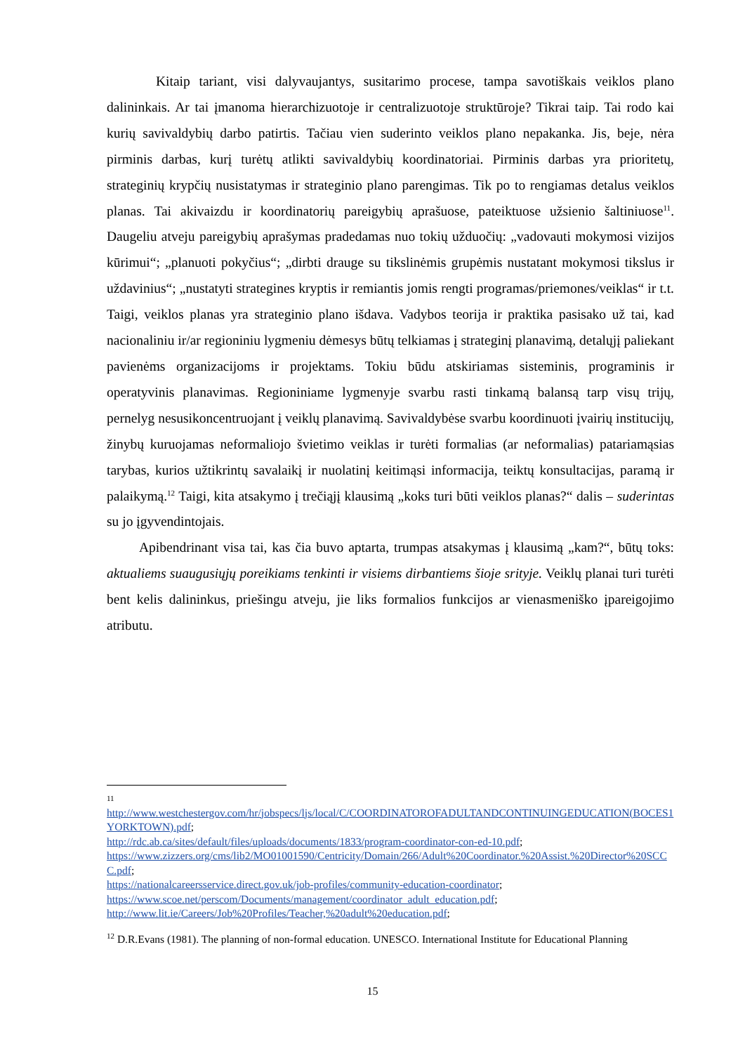Kitaip tariant, visi dalyvaujantys, susitarimo procese, tampa savotiškais veiklos plano dalininkais. Ar tai įmanoma hierarchizuotoje ir centralizuotoje struktūroje? Tikrai taip. Tai rodo kai kurių savivaldybių darbo patirtis. Tačiau vien suderinto veiklos plano nepakanka. Jis, beje, nėra pirminis darbas, kurį turėtų atlikti savivaldybių koordinatoriai. Pirminis darbas yra prioritetų, strateginių krypčių nusistatymas ir strateginio plano parengimas. Tik po to rengiamas detalus veiklos planas. Tai akivaizdu ir koordinatorių pareigybių aprašuose, pateiktuose užsienio šaltiniuose<sup>11</sup>. Daugeliu atveju pareigybių aprašymas pradedamas nuo tokių užduočių: „vadovauti mokymosi vizijos kūrimui“; „planuoti pokyčius“; „dirbti drauge su tikslinėmis grupėmis nustatant mokymosi tikslus ir uždavinius“; „nustatyti strategines kryptis ir remiantis jomis rengti programas/priemones/veiklas“ ir t.t. Taigi, veiklos planas yra strateginio plano išdava. Vadybos teorija ir praktika pasisako už tai, kad nacionaliniu ir/ar regioniniu lygmeniu dėmesys būtų telkiamas į strateginį planavimą, detalųjį paliekant pavienėms organizacijoms ir projektams. Tokiu būdu atskiriamas sisteminis, programinis ir operatyvinis planavimas. Regioniniame lygmenyje svarbu rasti tinkamą balansą tarp visų trijų, pernelyg nesusikoncentruojant į veiklų planavimą. Savivaldybėse svarbu koordinuoti įvairių institucijų, žinybų kuruojamas neformaliojo švietimo veiklas ir turėti formalias (ar neformalias) patariamąsias tarybas, kurios užtikrintų savalaikį ir nuolatinį keitimąsi informacija, teiktų konsultacijas, paramą ir palaikymą.<sup>12</sup> Taigi, kita atsakymo į trečiąjį klausimą „koks turi būti veiklos planas?“ dalis – suderintas su jo įgyvendintojais.
Apibendrinant visa tai, kas čia buvo aptarta, trumpas atsakymas į klausimą „kam?“, būtų toks: aktualiems suaugusiųjų poreikiams tenkinti ir visiems dirbantiems šioje srityje. Veiklų planai turi turėti bent kelis dalininkus, priešingu atveju, jie liks formalios funkcijos ar vienasmeniško įpareigojimo atributu.
11
http://www.westchestergov.com/hr/jobspecs/ljs/local/C/COORDINATOROFADULTANDCONTINUINGEDUCATION(BOCES1YORKTOWN).pdf;
http://rdc.ab.ca/sites/default/files/uploads/documents/1833/program-coordinator-con-ed-10.pdf;
https://www.zizzers.org/cms/lib2/MO01001590/Centricity/Domain/266/Adult%20Coordinator.%20Assist.%20Director%20SCCC.pdf;
https://nationalcareersservice.direct.gov.uk/job-profiles/community-education-coordinator;
https://www.scoe.net/perscom/Documents/management/coordinator_adult_education.pdf;
http://www.lit.ie/Careers/Job%20Profiles/Teacher,%20adult%20education.pdf;
<sup>12</sup> D.R.Evans (1981). The planning of non-formal education. UNESCO. International Institute for Educational Planning
15